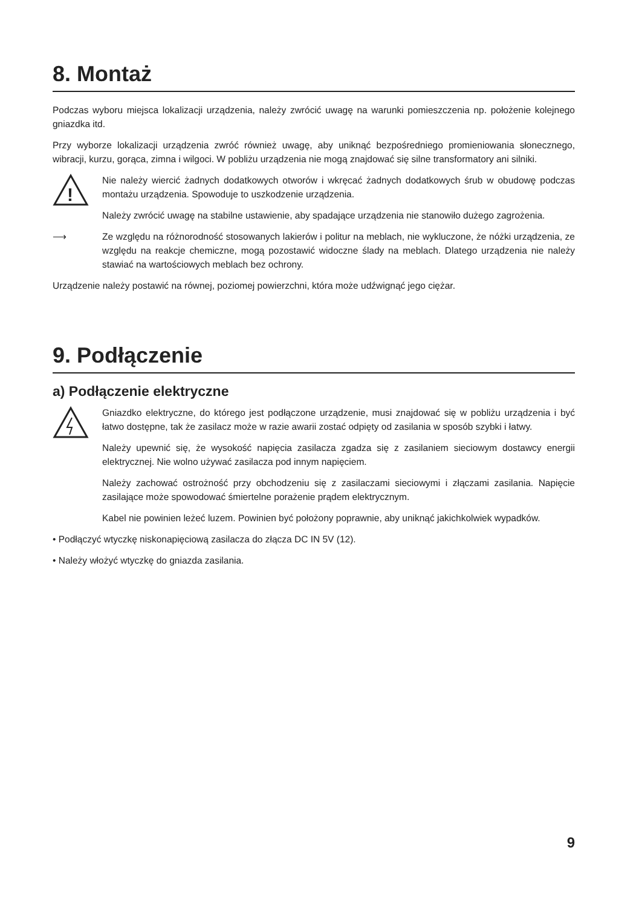8. Montaż
Podczas wyboru miejsca lokalizacji urządzenia, należy zwrócić uwagę na warunki pomieszczenia np. położenie kolejnego gniazdka itd.
Przy wyborze lokalizacji urządzenia zwróć również uwagę, aby uniknąć bezpośredniego promieniowania słonecznego, wibracji, kurzu, gorąca, zimna i wilgoci. W pobliżu urządzenia nie mogą znajdować się silne transformatory ani silniki.
!
Nie należy wiercić żadnych dodatkowych otworów i wkręcać żadnych dodatkowych śrub w obudowę podczas montażu urządzenia. Spowoduje to uszkodzenie urządzenia.
Należy zwrócić uwagę na stabilne ustawienie, aby spadające urządzenia nie stanowiło dużego zagrożenia.
⟶ Ze względu na różnorodność stosowanych lakierów i politur na meblach, nie wykluczone, że nóżki urządzenia, ze względu na reakcje chemiczne, mogą pozostawić widoczne ślady na meblach. Dlatego urządzenia nie należy stawiać na wartościowych meblach bez ochrony.
Urządzenie należy postawić na równej, poziomej powierzchni, która może udźwignąć jego ciężar.
9. Podłączenie
a) Podłączenie elektryczne
Gniazdko elektryczne, do którego jest podłączone urządzenie, musi znajdować się w pobliżu urządzenia i być łatwo dostępne, tak że zasilacz może w razie awarii zostać odpięty od zasilania w sposób szybki i łatwy.
Należy upewnić się, że wysokość napięcia zasilacza zgadza się z zasilaniem sieciowym dostawcy energii elektrycznej. Nie wolno używać zasilacza pod innym napięciem.
Należy zachować ostrożność przy obchodzeniu się z zasilaczami sieciowymi i złączami zasilania. Napięcie zasilające może spowodować śmiertelne porażenie prądem elektrycznym.
Kabel nie powinien leżeć luzem. Powinien być położony poprawnie, aby uniknąć jakichkolwiek wypadków.
• Podłączyć wtyczkę niskonapięciową zasilacza do złącza DC IN 5V (12).
• Należy włożyć wtyczkę do gniazda zasilania.
9